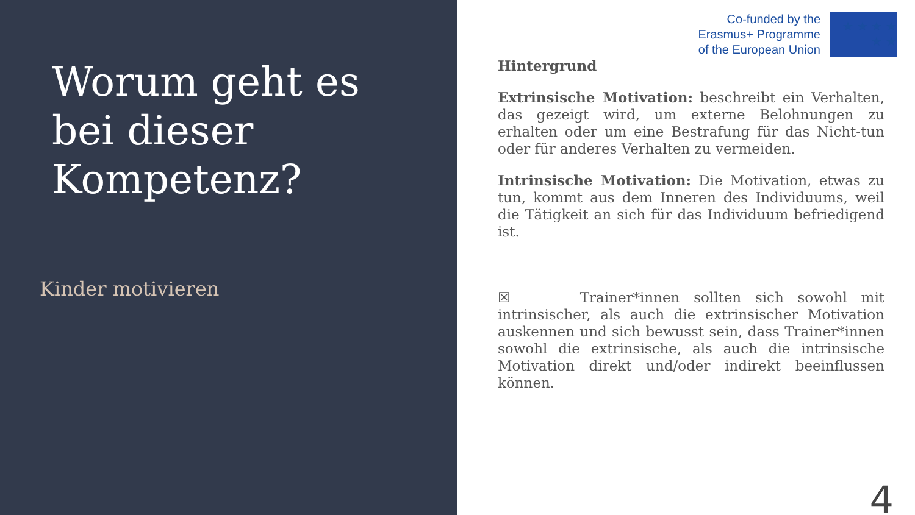Worum geht es bei dieser Kompetenz?
Kinder motivieren
Co-funded by the
Erasmus+ Programme
of the European Union
★ ★ ★ ★ ★ ★
Hintergrund
Extrinsische Motivation: beschreibt ein Verhalten, das gezeigt wird, um externe Belohnungen zu erhalten oder um eine Bestrafung für das Nicht-tun oder für anderes Verhalten zu vermeiden.
Intrinsische Motivation: Die Motivation, etwas zu tun, kommt aus dem Inneren des Individuums, weil die Tätigkeit an sich für das Individuum befriedigend ist.
☒ Trainer*innen sollten sich sowohl mit intrinsischer, als auch die extrinsischer Motivation auskennen und sich bewusst sein, dass Trainer*innen sowohl die extrinsische, als auch die intrinsische Motivation direkt und/oder indirekt beeinflussen können.
4